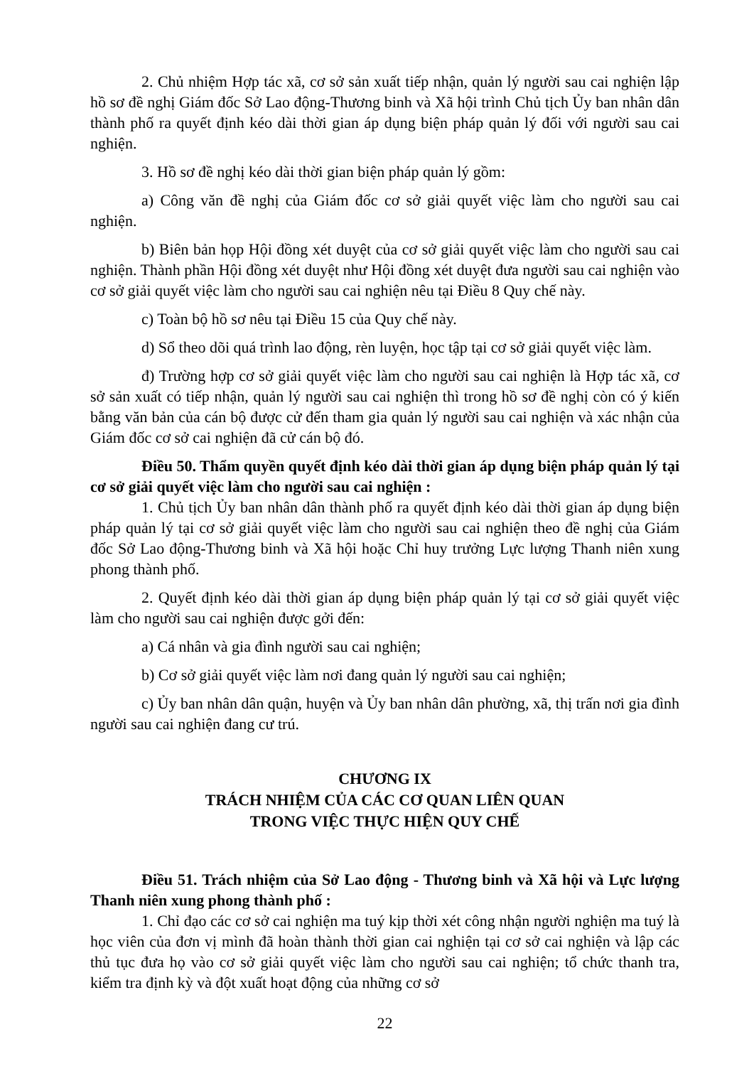2. Chủ nhiệm Hợp tác xã, cơ sở sản xuất tiếp nhận, quản lý người sau cai nghiện lập hồ sơ đề nghị Giám đốc Sở Lao động-Thương binh và Xã hội trình Chủ tịch Ủy ban nhân dân thành phố ra quyết định kéo dài thời gian áp dụng biện pháp quản lý đối với người sau cai nghiện.
3. Hồ sơ đề nghị kéo dài thời gian biện pháp quản lý gồm:
a) Công văn đề nghị của Giám đốc cơ sở giải quyết việc làm cho người sau cai nghiện.
b) Biên bản họp Hội đồng xét duyệt của cơ sở giải quyết việc làm cho người sau cai nghiện. Thành phần Hội đồng xét duyệt như Hội đồng xét duyệt đưa người sau cai nghiện vào cơ sở giải quyết việc làm cho người sau cai nghiện nêu tại Điều 8 Quy chế này.
c) Toàn bộ hồ sơ nêu tại Điều 15 của Quy chế này.
d) Sổ theo dõi quá trình lao động, rèn luyện, học tập tại cơ sở giải quyết việc làm.
đ) Trường hợp cơ sở giải quyết việc làm cho người sau cai nghiện là Hợp tác xã, cơ sở sản xuất có tiếp nhận, quản lý người sau cai nghiện thì trong hồ sơ đề nghị còn có ý kiến bằng văn bản của cán bộ được cử đến tham gia quản lý người sau cai nghiện và xác nhận của Giám đốc cơ sở cai nghiện đã cử cán bộ đó.
Điều 50. Thẩm quyền quyết định kéo dài thời gian áp dụng biện pháp quản lý tại cơ sở giải quyết việc làm cho người sau cai nghiện :
1. Chủ tịch Ủy ban nhân dân thành phố ra quyết định kéo dài thời gian áp dụng biện pháp quản lý tại cơ sở giải quyết việc làm cho người sau cai nghiện theo đề nghị của Giám đốc Sở Lao động-Thương binh và Xã hội hoặc Chỉ huy trưởng Lực lượng Thanh niên xung phong thành phố.
2. Quyết định kéo dài thời gian áp dụng biện pháp quản lý tại cơ sở giải quyết việc làm cho người sau cai nghiện được gởi đến:
a) Cá nhân và gia đình người sau cai nghiện;
b) Cơ sở giải quyết việc làm nơi đang quản lý người sau cai nghiện;
c) Ủy ban nhân dân quận, huyện và Ủy ban nhân dân phường, xã, thị trấn nơi gia đình người sau cai nghiện đang cư trú.
CHƯƠNG IX
TRÁCH NHIỆM CỦA CÁC CƠ QUAN LIÊN QUAN
TRONG VIỆC THỰC HIỆN QUY CHẾ
Điều 51. Trách nhiệm của Sở Lao động - Thương binh và Xã hội và Lực lượng Thanh niên xung phong thành phố :
1. Chỉ đạo các cơ sở cai nghiện ma tuý kịp thời xét công nhận người nghiện ma tuý là học viên của đơn vị mình đã hoàn thành thời gian cai nghiện tại cơ sở cai nghiện và lập các thủ tục đưa họ vào cơ sở giải quyết việc làm cho người sau cai nghiện; tổ chức thanh tra, kiểm tra định kỳ và đột xuất hoạt động của những cơ sở
22